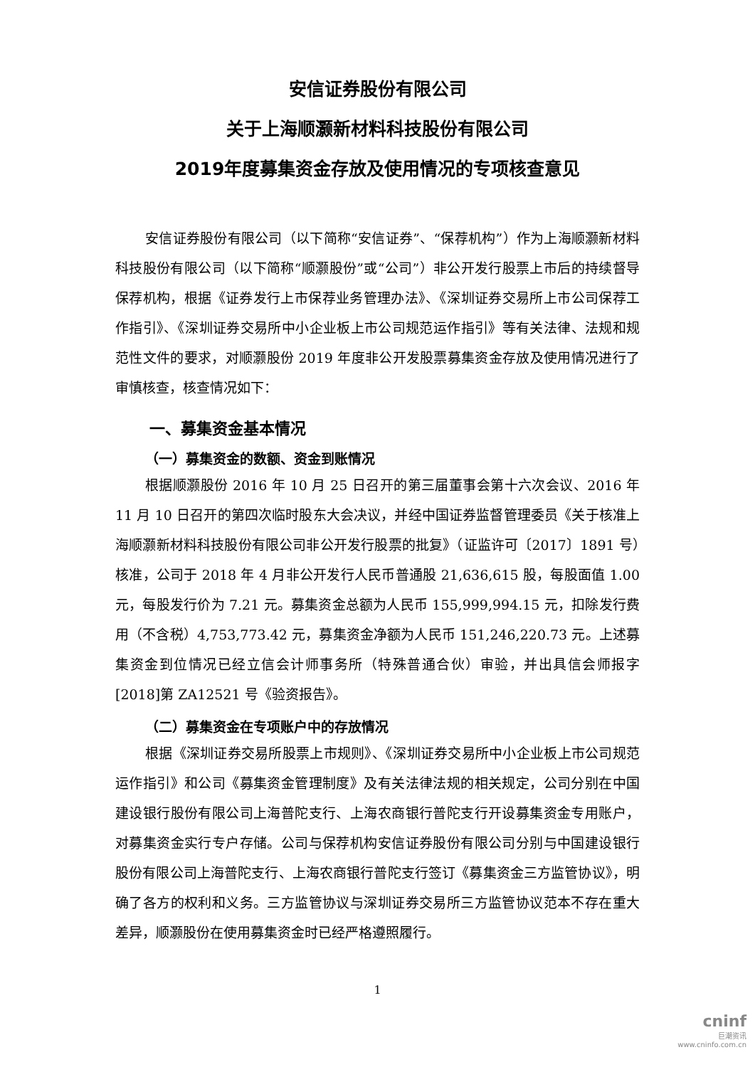安信证券股份有限公司
关于上海顺灏新材料科技股份有限公司
2019年度募集资金存放及使用情况的专项核查意见
安信证券股份有限公司（以下简称“安信证券”、“保荐机构”）作为上海顺灏新材料科技股份有限公司（以下简称“顺灏股份”或“公司”）非公开发行股票上市后的持续督导保荐机构，根据《证券发行上市保荐业务管理办法》、《深圳证券交易所上市公司保荐工作指引》、《深圳证券交易所中小企业板上市公司规范运作指引》等有关法律、法规和规范性文件的要求，对顺灏股份 2019 年度非公开发股票募集资金存放及使用情况进行了审慎核查，核查情况如下：
一、募集资金基本情况
（一）募集资金的数额、资金到账情况
根据顺灏股份 2016 年 10 月 25 日召开的第三届董事会第十六次会议、2016 年 11 月 10 日召开的第四次临时股东大会决议，并经中国证券监督管理委员《关于核准上海顺灏新材料科技股份有限公司非公开发行股票的批复》（证监许可〔2017〕1891 号）核准，公司于 2018 年 4 月非公开发行人民币普通股 21,636,615 股，每股面值 1.00 元，每股发行价为 7.21 元。募集资金总额为人民币 155,999,994.15 元，扣除发行费用（不含税）4,753,773.42 元，募集资金净额为人民币 151,246,220.73 元。上述募集资金到位情况已经立信会计师事务所（特殊普通合伙）审验，并出具信会师报字[2018]第 ZA12521 号《验资报告》。
（二）募集资金在专项账户中的存放情况
根据《深圳证券交易所股票上市规则》、《深圳证券交易所中小企业板上市公司规范运作指引》和公司《募集资金管理制度》及有关法律法规的相关规定，公司分别在中国建设银行股份有限公司上海普陀支行、上海农商银行普陀支行开设募集资金专用账户，对募集资金实行专户存储。公司与保荐机构安信证券股份有限公司分别与中国建设银行股份有限公司上海普陀支行、上海农商银行普陀支行签订《募集资金三方监管协议》，明确了各方的权利和义务。三方监管协议与深圳证券交易所三方监管协议范本不存在重大差异，顺灏股份在使用募集资金时已经严格遵照履行。
1
cninf
巨潮资讯
www.cninfo.com.cn